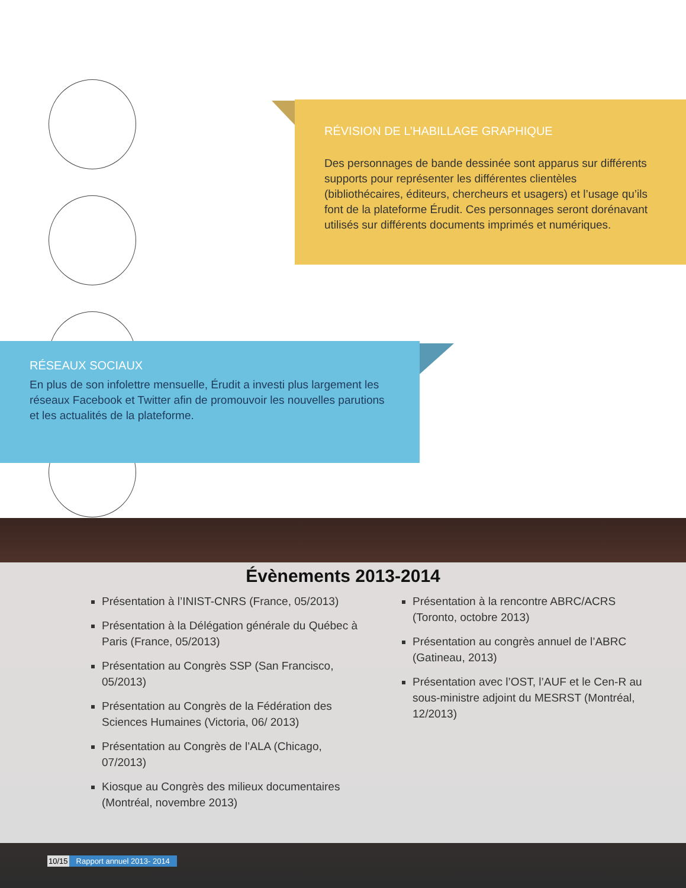RÉVISION DE L’HABILLAGE GRAPHIQUE
Des personnages de bande dessinée sont apparus sur différents supports pour représenter les différentes clientèles (bibliothécaires, éditeurs, chercheurs et usagers) et l’usage qu’ils font de la plateforme Érudit. Ces personnages seront dorénavant utilisés sur différents documents imprimés et numériques.
RÉSEAUX SOCIAUX
En plus de son infolettre mensuelle, Érudit a investi plus largement les réseaux Facebook et Twitter afin de promouvoir les nouvelles parutions et les actualités de la plateforme.
Évènements 2013-2014
Présentation à l’INIST-CNRS (France, 05/2013)
Présentation à la Délégation générale du Québec à Paris (France, 05/2013)
Présentation au Congrès SSP (San Francisco, 05/2013)
Présentation au Congrès de la Fédération des Sciences Humaines (Victoria, 06/ 2013)
Présentation au Congrès de l’ALA (Chicago, 07/2013)
Kiosque au Congrès des milieux documentaires (Montréal, novembre 2013)
Présentation à la rencontre ABRC/ACRS (Toronto, octobre 2013)
Présentation au congrès annuel de l’ABRC (Gatineau, 2013)
Présentation avec l’OST, l’AUF et le Cen-R au sous-ministre adjoint du MESRST (Montréal, 12/2013)
10/15 Rapport annuel 2013- 2014